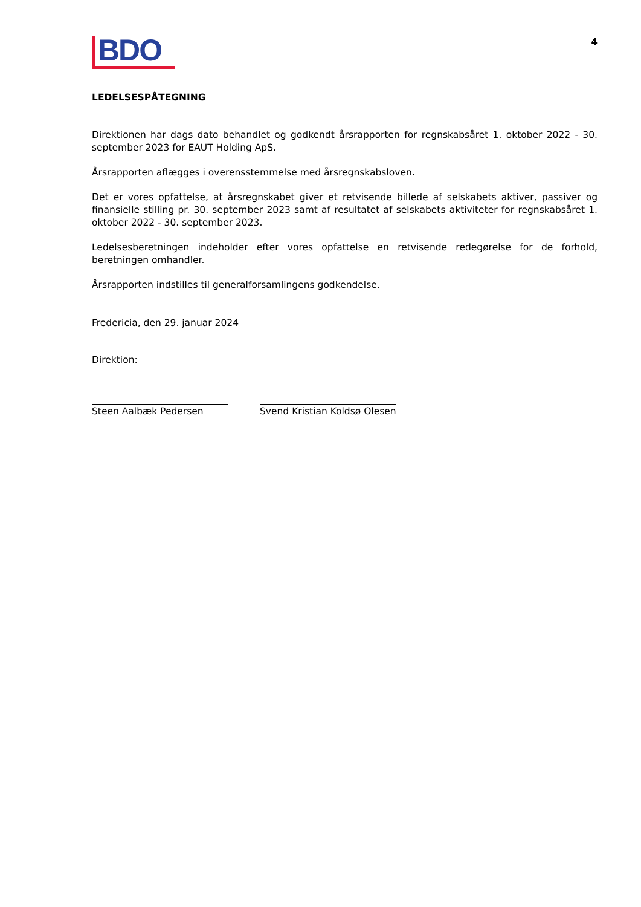BDO
4
LEDELSESPÅTEGNING
Direktionen har dags dato behandlet og godkendt årsrapporten for regnskabsåret 1. oktober 2022 - 30. september 2023 for EAUT Holding ApS.
Årsrapporten aflægges i overensstemmelse med årsregnskabsloven.
Det er vores opfattelse, at årsregnskabet giver et retvisende billede af selskabets aktiver, passiver og finansielle stilling pr. 30. september 2023 samt af resultatet af selskabets aktiviteter for regnskabsåret 1. oktober 2022 - 30. september 2023.
Ledelsesberetningen indeholder efter vores opfattelse en retvisende redegørelse for de forhold, beretningen omhandler.
Årsrapporten indstilles til generalforsamlingens godkendelse.
Fredericia, den 29. januar 2024
Direktion:
Steen Aalbæk Pedersen Svend Kristian Koldsø Olesen